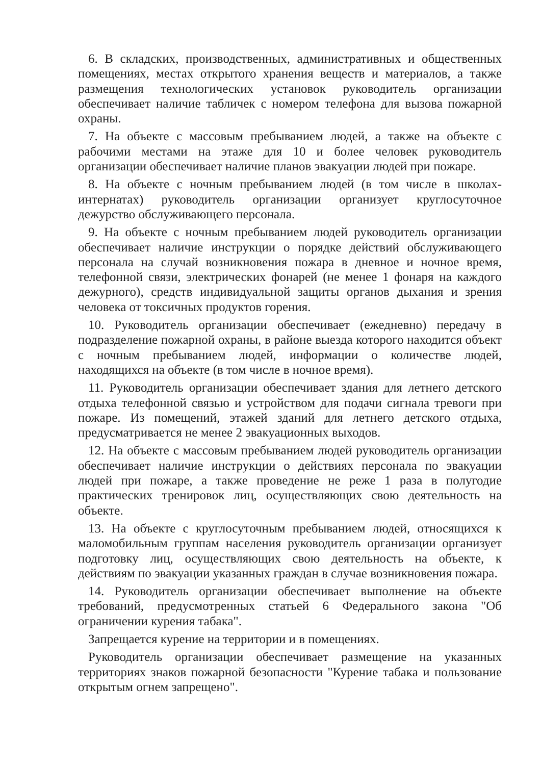6. В складских, производственных, административных и общественных помещениях, местах открытого хранения веществ и материалов, а также размещения технологических установок руководитель организации обеспечивает наличие табличек с номером телефона для вызова пожарной охраны.
7. На объекте с массовым пребыванием людей, а также на объекте с рабочими местами на этаже для 10 и более человек руководитель организации обеспечивает наличие планов эвакуации людей при пожаре.
8. На объекте с ночным пребыванием людей (в том числе в школах-интернатах) руководитель организации организует круглосуточное дежурство обслуживающего персонала.
9. На объекте с ночным пребыванием людей руководитель организации обеспечивает наличие инструкции о порядке действий обслуживающего персонала на случай возникновения пожара в дневное и ночное время, телефонной связи, электрических фонарей (не менее 1 фонаря на каждого дежурного), средств индивидуальной защиты органов дыхания и зрения человека от токсичных продуктов горения.
10. Руководитель организации обеспечивает (ежедневно) передачу в подразделение пожарной охраны, в районе выезда которого находится объект с ночным пребыванием людей, информации о количестве людей, находящихся на объекте (в том числе в ночное время).
11. Руководитель организации обеспечивает здания для летнего детского отдыха телефонной связью и устройством для подачи сигнала тревоги при пожаре. Из помещений, этажей зданий для летнего детского отдыха, предусматривается не менее 2 эвакуационных выходов.
12. На объекте с массовым пребыванием людей руководитель организации обеспечивает наличие инструкции о действиях персонала по эвакуации людей при пожаре, а также проведение не реже 1 раза в полугодие практических тренировок лиц, осуществляющих свою деятельность на объекте.
13. На объекте с круглосуточным пребыванием людей, относящихся к маломобильным группам населения руководитель организации организует подготовку лиц, осуществляющих свою деятельность на объекте, к действиям по эвакуации указанных граждан в случае возникновения пожара.
14. Руководитель организации обеспечивает выполнение на объекте требований, предусмотренных статьей 6 Федерального закона "Об ограничении курения табака".
Запрещается курение на территории и в помещениях.
Руководитель организации обеспечивает размещение на указанных территориях знаков пожарной безопасности "Курение табака и пользование открытым огнем запрещено".